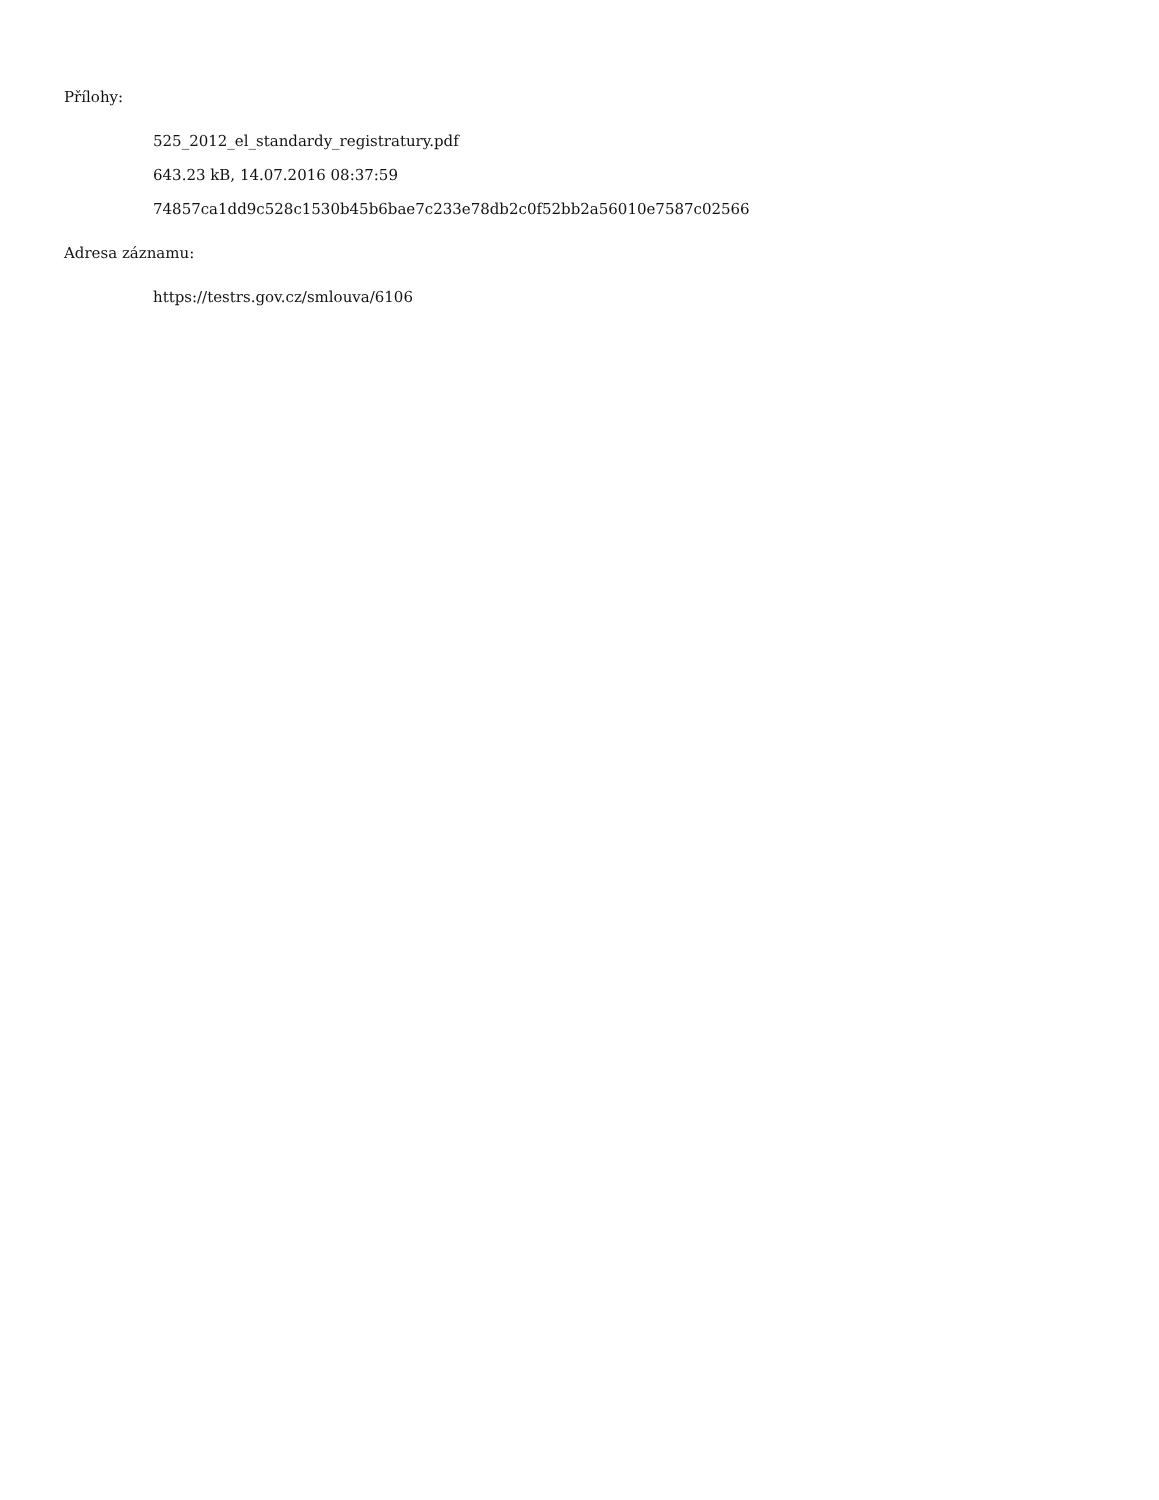Přílohy:
525_2012_el_standardy_registratury.pdf
643.23 kB, 14.07.2016 08:37:59
74857ca1dd9c528c1530b45b6bae7c233e78db2c0f52bb2a56010e7587c02566
Adresa záznamu:
https://testrs.gov.cz/smlouva/6106